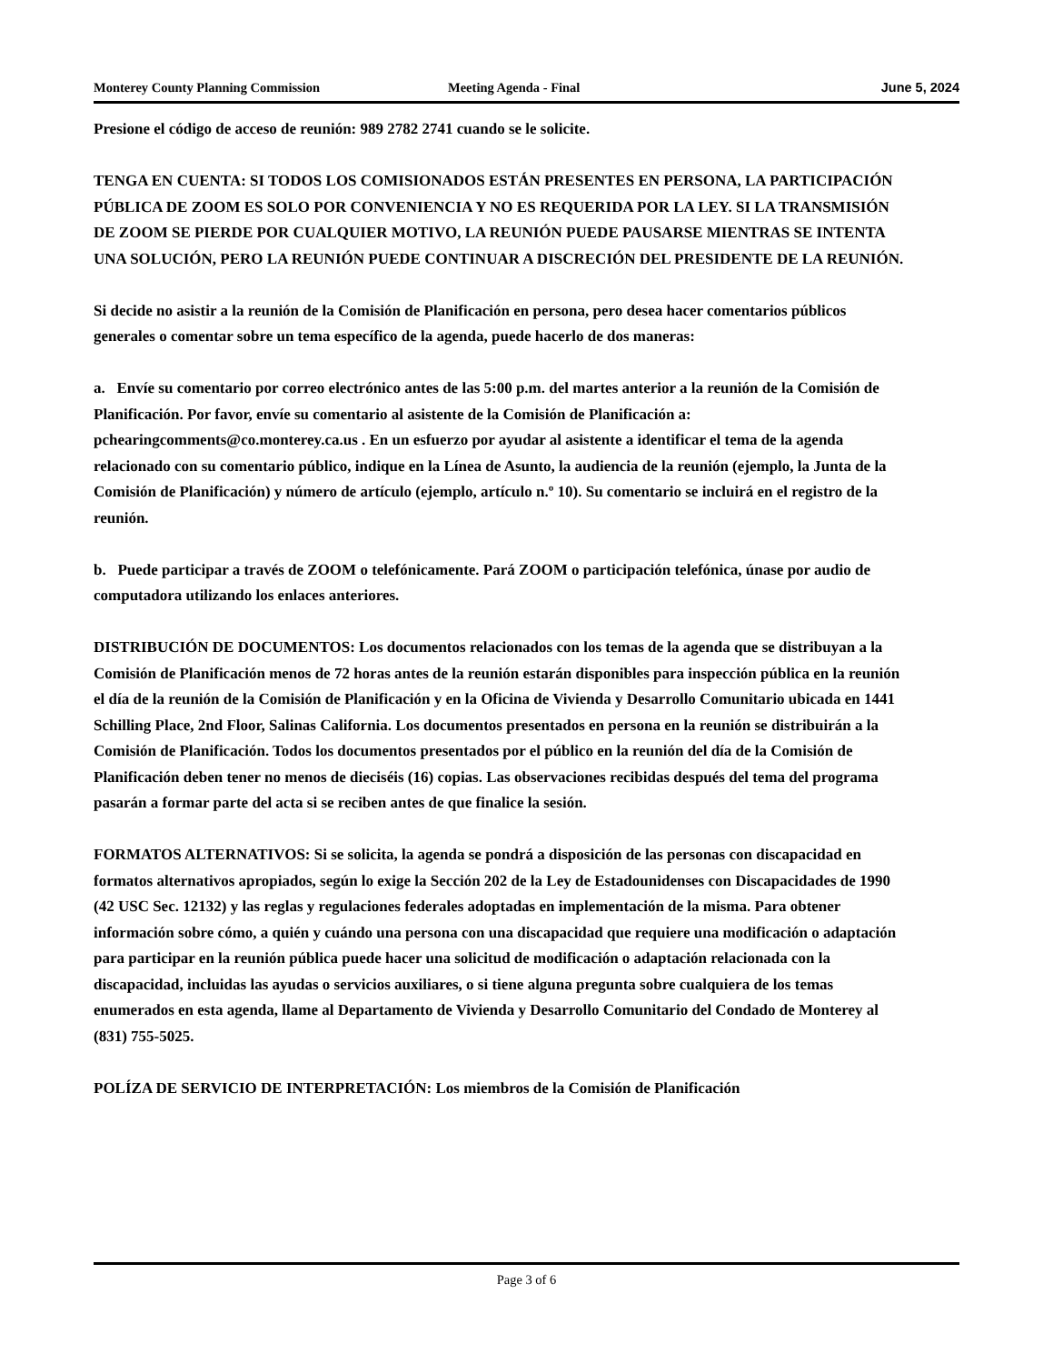Monterey County Planning Commission Meeting Agenda - Final June 5, 2024
Presione el código de acceso de reunión: 989 2782 2741 cuando se le solicite.
TENGA EN CUENTA: SI TODOS LOS COMISIONADOS ESTÁN PRESENTES EN PERSONA, LA PARTICIPACIÓN PÚBLICA DE ZOOM ES SOLO POR CONVENIENCIA Y NO ES REQUERIDA POR LA LEY. SI LA TRANSMISIÓN DE ZOOM SE PIERDE POR CUALQUIER MOTIVO, LA REUNIÓN PUEDE PAUSARSE MIENTRAS SE INTENTA UNA SOLUCIÓN, PERO LA REUNIÓN PUEDE CONTINUAR A DISCRECIÓN DEL PRESIDENTE DE LA REUNIÓN.
Si decide no asistir a la reunión de la Comisión de Planificación en persona, pero desea hacer comentarios públicos generales o comentar sobre un tema específico de la agenda, puede hacerlo de dos maneras:
a. Envíe su comentario por correo electrónico antes de las 5:00 p.m. del martes anterior a la reunión de la Comisión de Planificación. Por favor, envíe su comentario al asistente de la Comisión de Planificación a: pchearingcomments@co.monterey.ca.us . En un esfuerzo por ayudar al asistente a identificar el tema de la agenda relacionado con su comentario público, indique en la Línea de Asunto, la audiencia de la reunión (ejemplo, la Junta de la Comisión de Planificación) y número de artículo (ejemplo, artículo n.º 10). Su comentario se incluirá en el registro de la reunión.
b. Puede participar a través de ZOOM o telefónicamente. Pará ZOOM o participación telefónica, únase por audio de computadora utilizando los enlaces anteriores.
DISTRIBUCIÓN DE DOCUMENTOS: Los documentos relacionados con los temas de la agenda que se distribuyan a la Comisión de Planificación menos de 72 horas antes de la reunión estarán disponibles para inspección pública en la reunión el día de la reunión de la Comisión de Planificación y en la Oficina de Vivienda y Desarrollo Comunitario ubicada en 1441 Schilling Place, 2nd Floor, Salinas California. Los documentos presentados en persona en la reunión se distribuirán a la Comisión de Planificación. Todos los documentos presentados por el público en la reunión del día de la Comisión de Planificación deben tener no menos de dieciséis (16) copias. Las observaciones recibidas después del tema del programa pasarán a formar parte del acta si se reciben antes de que finalice la sesión.
FORMATOS ALTERNATIVOS: Si se solicita, la agenda se pondrá a disposición de las personas con discapacidad en formatos alternativos apropiados, según lo exige la Sección 202 de la Ley de Estadounidenses con Discapacidades de 1990 (42 USC Sec. 12132) y las reglas y regulaciones federales adoptadas en implementación de la misma. Para obtener información sobre cómo, a quién y cuándo una persona con una discapacidad que requiere una modificación o adaptación para participar en la reunión pública puede hacer una solicitud de modificación o adaptación relacionada con la discapacidad, incluidas las ayudas o servicios auxiliares, o si tiene alguna pregunta sobre cualquiera de los temas enumerados en esta agenda, llame al Departamento de Vivienda y Desarrollo Comunitario del Condado de Monterey al (831) 755-5025.
POLÍZA DE SERVICIO DE INTERPRETACIÓN: Los miembros de la Comisión de Planificación
Page 3 of 6